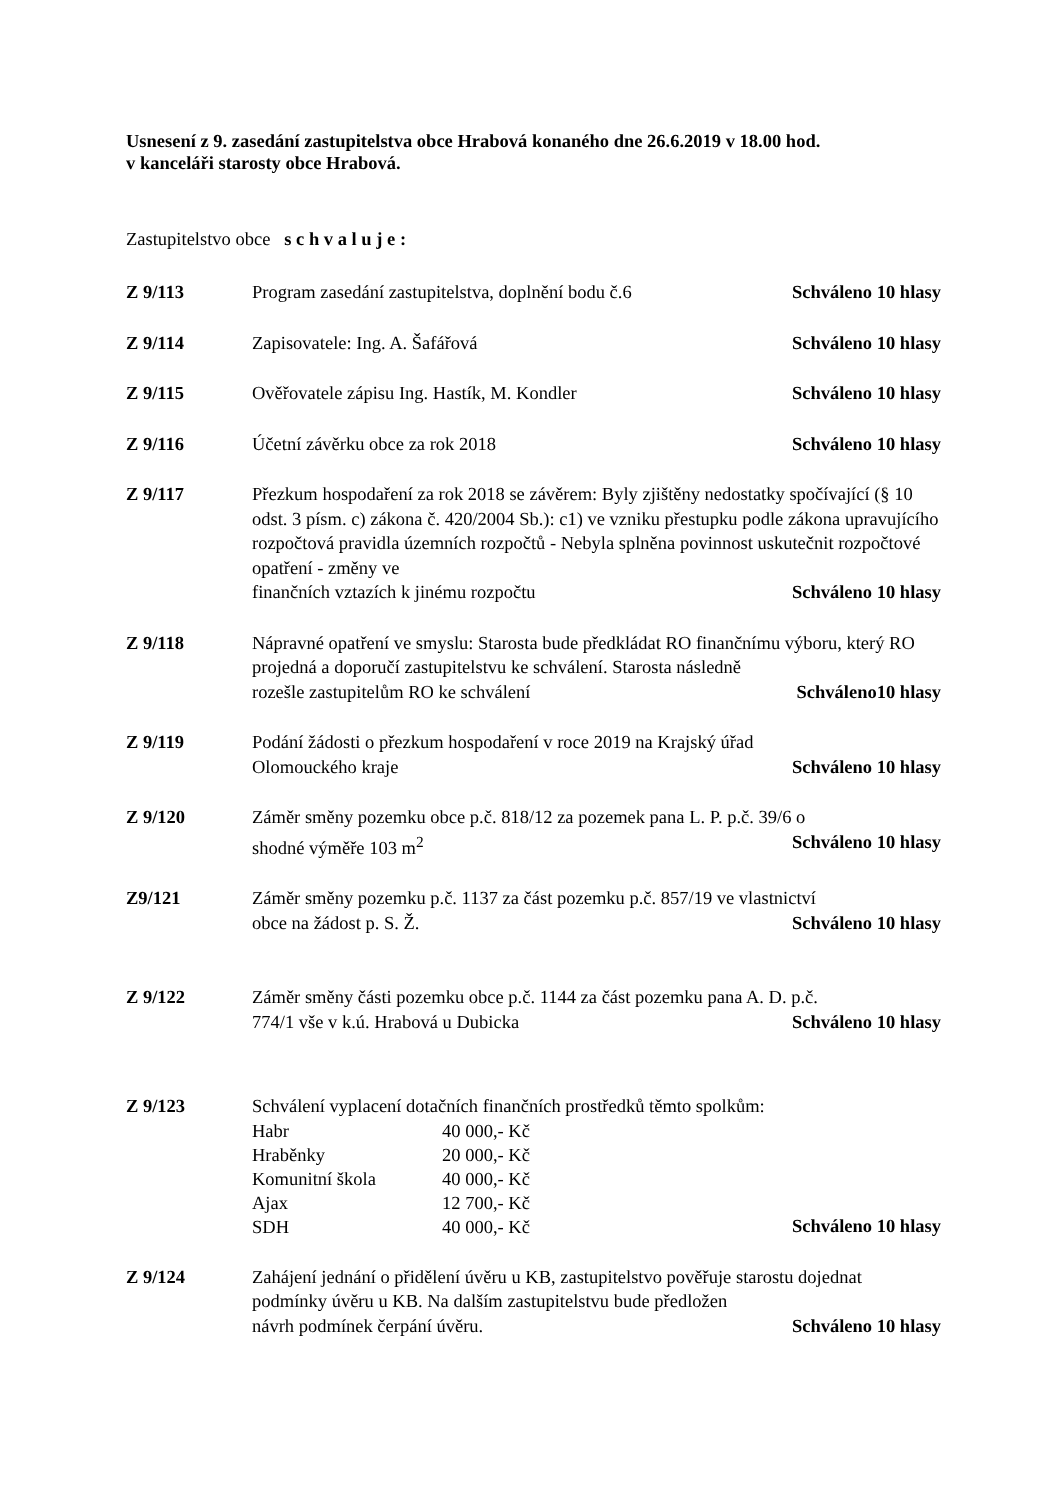Usnesení z 9. zasedání zastupitelstva obce Hrabová konaného dne 26.6.2019 v 18.00 hod.
v kanceláři starosty obce Hrabová.
Zastupitelstvo obce s c h v a l u j e :
Z 9/113 Program zasedání zastupitelstva, doplnění bodu č.6 Schváleno 10 hlasy
Z 9/114 Zapisovatele: Ing. A. Šafářová Schváleno 10 hlasy
Z 9/115 Ověřovatele zápisu Ing. Hastík, M. Kondler Schváleno 10 hlasy
Z 9/116 Účetní závěrku obce za rok 2018 Schváleno 10 hlasy
Z 9/117 Přezkum hospodaření za rok 2018 se závěrem: Byly zjištěny nedostatky spočívající (§ 10 odst. 3 písm. c) zákona č. 420/2004 Sb.): c1) ve vzniku přestupku podle zákona upravujícího rozpočtová pravidla územních rozpočtů - Nebyla splněna povinnost uskutečnit rozpočtové opatření - změny ve
finančních vztazích k jinému rozpočtu Schváleno 10 hlasy
Z 9/118 Nápravné opatření ve smyslu: Starosta bude předkládat RO finančnímu výboru, který RO projedná a doporučí zastupitelstvu ke schválení. Starosta následně
rozešle zastupitelům RO ke schválení Schváleno10 hlasy
Z 9/119 Podání žádosti o přezkum hospodaření v roce 2019 na Krajský úřad
Olomouckého kraje Schváleno 10 hlasy
Z 9/120 Záměr směny pozemku obce p.č. 818/12 za pozemek pana L. P. p.č. 39/6 o
shodné výměře 103 m<sup>2</sup> Schváleno 10 hlasy
Z9/121 Záměr směny pozemku p.č. 1137 za část pozemku p.č. 857/19 ve vlastnictví
obce na žádost p. S. Ž. Schváleno 10 hlasy
Z 9/122 Záměr směny části pozemku obce p.č. 1144 za část pozemku pana A. D. p.č.
774/1 vše v k.ú. Hrabová u Dubicka Schváleno 10 hlasy
Z 9/123 Schválení vyplacení dotačních finančních prostředků těmto spolkům:
| Habr | 40 000,- Kč |
| Hraběnky | 20 000,- Kč |
| Komunitní škola | 40 000,- Kč |
| Ajax | 12 700,- Kč |
| SDH | 40 000,- Kč |
Schváleno 10 hlasy
Z 9/124 Zahájení jednání o přidělení úvěru u KB, zastupitelstvo pověřuje starostu dojednat podmínky úvěru u KB. Na dalším zastupitelstvu bude předložen
návrh podmínek čerpání úvěru. Schváleno 10 hlasy